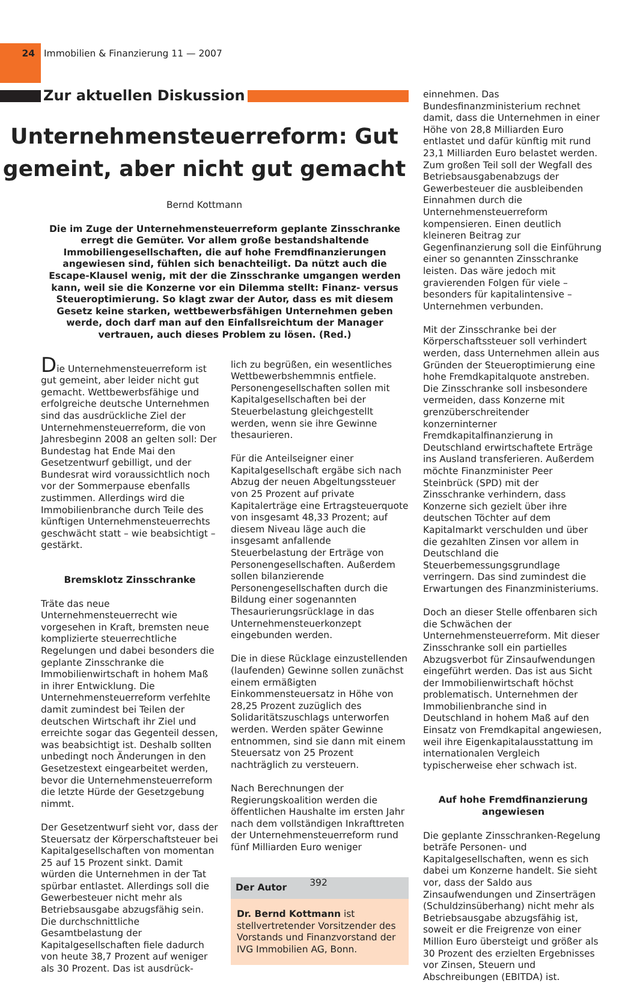24
Immobilien & Finanzierung 11 — 2007
Zur aktuellen Diskussion
Unternehmensteuerreform: Gut gemeint, aber nicht gut gemacht
Bernd Kottmann
Die im Zuge der Unternehmensteuerreform geplante Zinsschranke erregt die Gemüter. Vor allem große bestandshaltende Immobiliengesellschaften, die auf hohe Fremdfinanzierungen angewiesen sind, fühlen sich benachteiligt. Da nützt auch die Escape-Klausel wenig, mit der die Zinsschranke umgangen werden kann, weil sie die Konzerne vor ein Dilemma stellt: Finanz- versus Steueroptimierung. So klagt zwar der Autor, dass es mit diesem Gesetz keine starken, wettbewerbsfähigen Unternehmen geben werde, doch darf man auf den Einfallsreichtum der Manager vertrauen, auch dieses Problem zu lösen. (Red.)
Die Unternehmensteuerreform ist gut gemeint, aber leider nicht gut gemacht. Wettbewerbsfähige und erfolgreiche deutsche Unternehmen sind das ausdrückliche Ziel der Unternehmensteuerreform, die von Jahresbeginn 2008 an gelten soll: Der Bundestag hat Ende Mai den Gesetzentwurf gebilligt, und der Bundesrat wird voraussichtlich noch vor der Sommerpause ebenfalls zustimmen. Allerdings wird die Immobilienbranche durch Teile des künftigen Unternehmensteuerrechts geschwächt statt – wie beabsichtigt – gestärkt.
Bremsklotz Zinsschranke
Träte das neue Unternehmensteuerrecht wie vorgesehen in Kraft, bremsten neue komplizierte steuerrechtliche Regelungen und dabei besonders die geplante Zinsschranke die Immobilienwirtschaft in hohem Maß in ihrer Entwicklung. Die Unternehmensteuerreform verfehlte damit zumindest bei Teilen der deutschen Wirtschaft ihr Ziel und erreichte sogar das Gegenteil dessen, was beabsichtigt ist. Deshalb sollten unbedingt noch Änderungen in den Gesetzestext eingearbeitet werden, bevor die Unternehmensteuerreform die letzte Hürde der Gesetzgebung nimmt.
Der Gesetzentwurf sieht vor, dass der Steuersatz der Körperschaftsteuer bei Kapitalgesellschaften von momentan 25 auf 15 Prozent sinkt. Damit würden die Unternehmen in der Tat spürbar entlastet. Allerdings soll die Gewerbesteuer nicht mehr als Betriebsausgabe abzugsfähig sein. Die durchschnittliche Gesamtbelastung der Kapitalgesellschaften fiele dadurch von heute 38,7 Prozent auf weniger als 30 Prozent. Das ist ausdrück-
lich zu begrüßen, ein wesentliches Wettbewerbshemmnis entfiele. Personengesellschaften sollen mit Kapitalgesellschaften bei der Steuerbelastung gleichgestellt werden, wenn sie ihre Gewinne thesaurieren.
Für die Anteilseigner einer Kapitalgesellschaft ergäbe sich nach Abzug der neuen Abgeltungssteuer von 25 Prozent auf private Kapitalerträge eine Ertragsteuerquote von insgesamt 48,33 Prozent; auf diesem Niveau läge auch die insgesamt anfallende Steuerbelastung der Erträge von Personengesellschaften. Außerdem sollen bilanzierende Personengesellschaften durch die Bildung einer sogenannten Thesaurierungsrücklage in das Unternehmensteuerkonzept eingebunden werden.
Die in diese Rücklage einzustellenden (laufenden) Gewinne sollen zunächst einem ermäßigten Einkommensteuersatz in Höhe von 28,25 Prozent zuzüglich des Solidaritätszuschlags unterworfen werden. Werden später Gewinne entnommen, sind sie dann mit einem Steuersatz von 25 Prozent nachträglich zu versteuern.
Nach Berechnungen der Regierungskoalition werden die öffentlichen Haushalte im ersten Jahr nach dem vollständigen Inkrafttreten der Unternehmensteuerreform rund fünf Milliarden Euro weniger
Der Autor
Dr. Bernd Kottmann ist stellvertretender Vorsitzender des Vorstands und Finanzvorstand der IVG Immobilien AG, Bonn.
einnehmen. Das Bundesfinanzministerium rechnet damit, dass die Unternehmen in einer Höhe von 28,8 Milliarden Euro entlastet und dafür künftig mit rund 23,1 Milliarden Euro belastet werden. Zum großen Teil soll der Wegfall des Betriebsausgabenabzugs der Gewerbesteuer die ausbleibenden Einnahmen durch die Unternehmensteuerreform kompensieren. Einen deutlich kleineren Beitrag zur Gegenfinanzierung soll die Einführung einer so genannten Zinsschranke leisten. Das wäre jedoch mit gravierenden Folgen für viele – besonders für kapitalintensive – Unternehmen verbunden.
Mit der Zinsschranke bei der Körperschaftssteuer soll verhindert werden, dass Unternehmen allein aus Gründen der Steueroptimierung eine hohe Fremdkapitalquote anstreben. Die Zinsschranke soll insbesondere vermeiden, dass Konzerne mit grenzüberschreitender konzerninterner Fremdkapitalfinanzierung in Deutschland erwirtschaftete Erträge ins Ausland transferieren. Außerdem möchte Finanzminister Peer Steinbrück (SPD) mit der Zinsschranke verhindern, dass Konzerne sich gezielt über ihre deutschen Töchter auf dem Kapitalmarkt verschulden und über die gezahlten Zinsen vor allem in Deutschland die Steuerbemessungsgrundlage verringern. Das sind zumindest die Erwartungen des Finanzministeriums.
Doch an dieser Stelle offenbaren sich die Schwächen der Unternehmensteuerreform. Mit dieser Zinsschranke soll ein partielles Abzugsverbot für Zinsaufwendungen eingeführt werden. Das ist aus Sicht der Immobilienwirtschaft höchst problematisch. Unternehmen der Immobilienbranche sind in Deutschland in hohem Maß auf den Einsatz von Fremdkapital angewiesen, weil ihre Eigenkapitalausstattung im internationalen Vergleich typischerweise eher schwach ist.
Auf hohe Fremdfinanzierung angewiesen
Die geplante Zinsschranken-Regelung beträfe Personen- und Kapitalgesellschaften, wenn es sich dabei um Konzerne handelt. Sie sieht vor, dass der Saldo aus Zinsaufwendungen und Zinserträgen (Schuldzinsüberhang) nicht mehr als Betriebsausgabe abzugsfähig ist, soweit er die Freigrenze von einer Million Euro übersteigt und größer als 30 Prozent des erzielten Ergebnisses vor Zinsen, Steuern und Abschreibungen (EBITDA) ist.
392